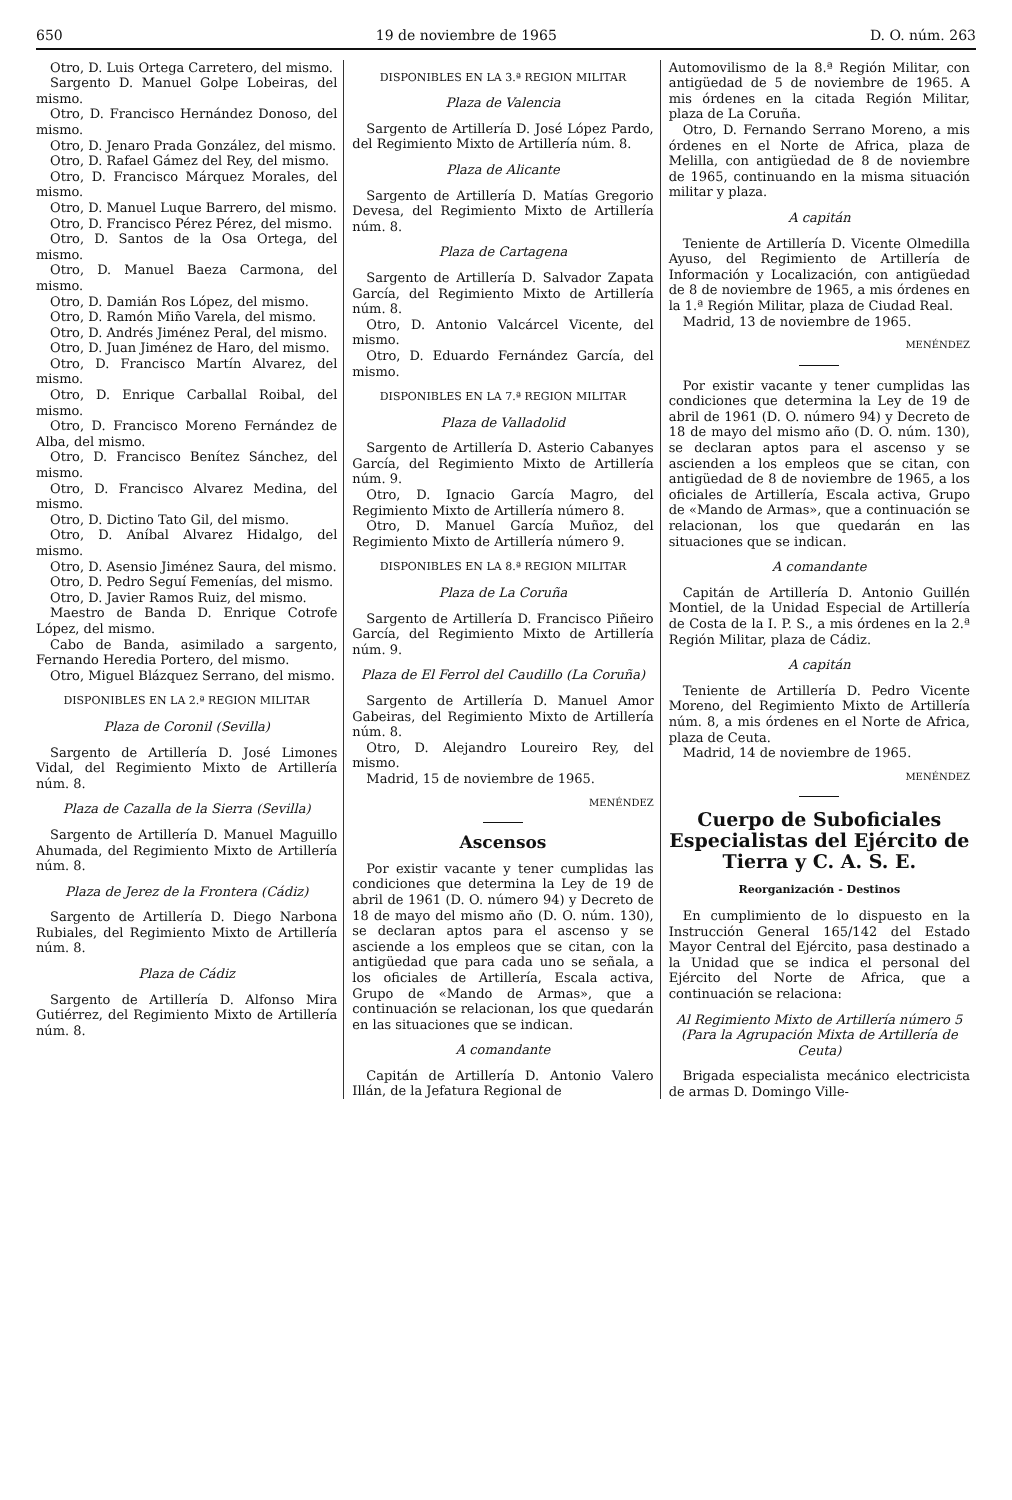650 19 de noviembre de 1965 D. O. núm. 263
Otro, D. Luis Ortega Carretero, del mismo.
Sargento D. Manuel Golpe Lobeiras, del mismo.
Otro, D. Francisco Hernández Donoso, del mismo.
Otro, D. Jenaro Prada González, del mismo.
Otro, D. Rafael Gámez del Rey, del mismo.
Otro, D. Francisco Márquez Morales, del mismo.
Otro, D. Manuel Luque Barrero, del mismo.
Otro, D. Francisco Pérez Pérez, del mismo.
Otro, D. Santos de la Osa Ortega, del mismo.
Otro, D. Manuel Baeza Carmona, del mismo.
Otro, D. Damián Ros López, del mismo.
Otro, D. Ramón Miño Varela, del mismo.
Otro, D. Andrés Jiménez Peral, del mismo.
Otro, D. Juan Jiménez de Haro, del mismo.
Otro, D. Francisco Martín Alvarez, del mismo.
Otro, D. Enrique Carballal Roibal, del mismo.
Otro, D. Francisco Moreno Fernández de Alba, del mismo.
Otro, D. Francisco Benítez Sánchez, del mismo.
Otro, D. Francisco Alvarez Medina, del mismo.
Otro, D. Dictino Tato Gil, del mismo.
Otro, D. Aníbal Alvarez Hidalgo, del mismo.
Otro, D. Asensio Jiménez Saura, del mismo.
Otro, D. Pedro Seguí Femenías, del mismo.
Otro, D. Javier Ramos Ruiz, del mismo.
Maestro de Banda D. Enrique Cotrofe López, del mismo.
Cabo de Banda, asimilado a sargento, Fernando Heredia Portero, del mismo.
Otro, Miguel Blázquez Serrano, del mismo.
DISPONIBLES EN LA 2.ª REGION MILITAR
Plaza de Coronil (Sevilla)
Sargento de Artillería D. José Limones Vidal, del Regimiento Mixto de Artillería núm. 8.
Plaza de Cazalla de la Sierra (Sevilla)
Sargento de Artillería D. Manuel Maguillo Ahumada, del Regimiento Mixto de Artillería núm. 8.
Plaza de Jerez de la Frontera (Cádiz)
Sargento de Artillería D. Diego Narbona Rubiales, del Regimiento Mixto de Artillería núm. 8.
Plaza de Cádiz
Sargento de Artillería D. Alfonso Mira Gutiérrez, del Regimiento Mixto de Artillería núm. 8.
DISPONIBLES EN LA 3.ª REGION MILITAR
Plaza de Valencia
Sargento de Artillería D. José López Pardo, del Regimiento Mixto de Artillería núm. 8.
Plaza de Alicante
Sargento de Artillería D. Matías Gregorio Devesa, del Regimiento Mixto de Artillería núm. 8.
Plaza de Cartagena
Sargento de Artillería D. Salvador Zapata García, del Regimiento Mixto de Artillería núm. 8.
Otro, D. Antonio Valcárcel Vicente, del mismo.
Otro, D. Eduardo Fernández García, del mismo.
DISPONIBLES EN LA 7.ª REGION MILITAR
Plaza de Valladolid
Sargento de Artillería D. Asterio Cabanyes García, del Regimiento Mixto de Artillería núm. 9.
Otro, D. Ignacio García Magro, del Regimiento Mixto de Artillería número 8.
Otro, D. Manuel García Muñoz, del Regimiento Mixto de Artillería número 9.
DISPONIBLES EN LA 8.ª REGION MILITAR
Plaza de La Coruña
Sargento de Artillería D. Francisco Piñeiro García, del Regimiento Mixto de Artillería núm. 9.
Plaza de El Ferrol del Caudillo (La Coruña)
Sargento de Artillería D. Manuel Amor Gabeiras, del Regimiento Mixto de Artillería núm. 8.
Otro, D. Alejandro Loureiro Rey, del mismo.
Madrid, 15 de noviembre de 1965.
MENÉNDEZ
Ascensos
Por existir vacante y tener cumplidas las condiciones que determina la Ley de 19 de abril de 1961 (D. O. número 94) y Decreto de 18 de mayo del mismo año (D. O. núm. 130), se declaran aptos para el ascenso y se asciende a los empleos que se citan, con la antigüedad que para cada uno se señala, a los oficiales de Artillería, Escala activa, Grupo de «Mando de Armas», que a continuación se relacionan, los que quedarán en las situaciones que se indican.
A comandante
Capitán de Artillería D. Antonio Valero Illán, de la Jefatura Regional de
Automovilismo de la 8.ª Región Militar, con antigüedad de 5 de noviembre de 1965. A mis órdenes en la citada Región Militar, plaza de La Coruña.
Otro, D. Fernando Serrano Moreno, a mis órdenes en el Norte de Africa, plaza de Melilla, con antigüedad de 8 de noviembre de 1965, continuando en la misma situación militar y plaza.
A capitán
Teniente de Artillería D. Vicente Olmedilla Ayuso, del Regimiento de Artillería de Información y Localización, con antigüedad de 8 de noviembre de 1965, a mis órdenes en la 1.ª Región Militar, plaza de Ciudad Real.
Madrid, 13 de noviembre de 1965.
MENÉNDEZ
Por existir vacante y tener cumplidas las condiciones que determina la Ley de 19 de abril de 1961 (D. O. número 94) y Decreto de 18 de mayo del mismo año (D. O. núm. 130), se declaran aptos para el ascenso y se ascienden a los empleos que se citan, con antigüedad de 8 de noviembre de 1965, a los oficiales de Artillería, Escala activa, Grupo de «Mando de Armas», que a continuación se relacionan, los que quedarán en las situaciones que se indican.
A comandante
Capitán de Artillería D. Antonio Guillén Montiel, de la Unidad Especial de Artillería de Costa de la I. P. S., a mis órdenes en la 2.ª Región Militar, plaza de Cádiz.
A capitán
Teniente de Artillería D. Pedro Vicente Moreno, del Regimiento Mixto de Artillería núm. 8, a mis órdenes en el Norte de Africa, plaza de Ceuta.
Madrid, 14 de noviembre de 1965.
MENÉNDEZ
Cuerpo de Suboficiales Especialistas del Ejército de Tierra y C. A. S. E.
Reorganización - Destinos
En cumplimiento de lo dispuesto en la Instrucción General 165/142 del Estado Mayor Central del Ejército, pasa destinado a la Unidad que se indica el personal del Ejército del Norte de Africa, que a continuación se relaciona:
Al Regimiento Mixto de Artillería número 5 (Para la Agrupación Mixta de Artillería de Ceuta)
Brigada especialista mecánico electricista de armas D. Domingo Ville-